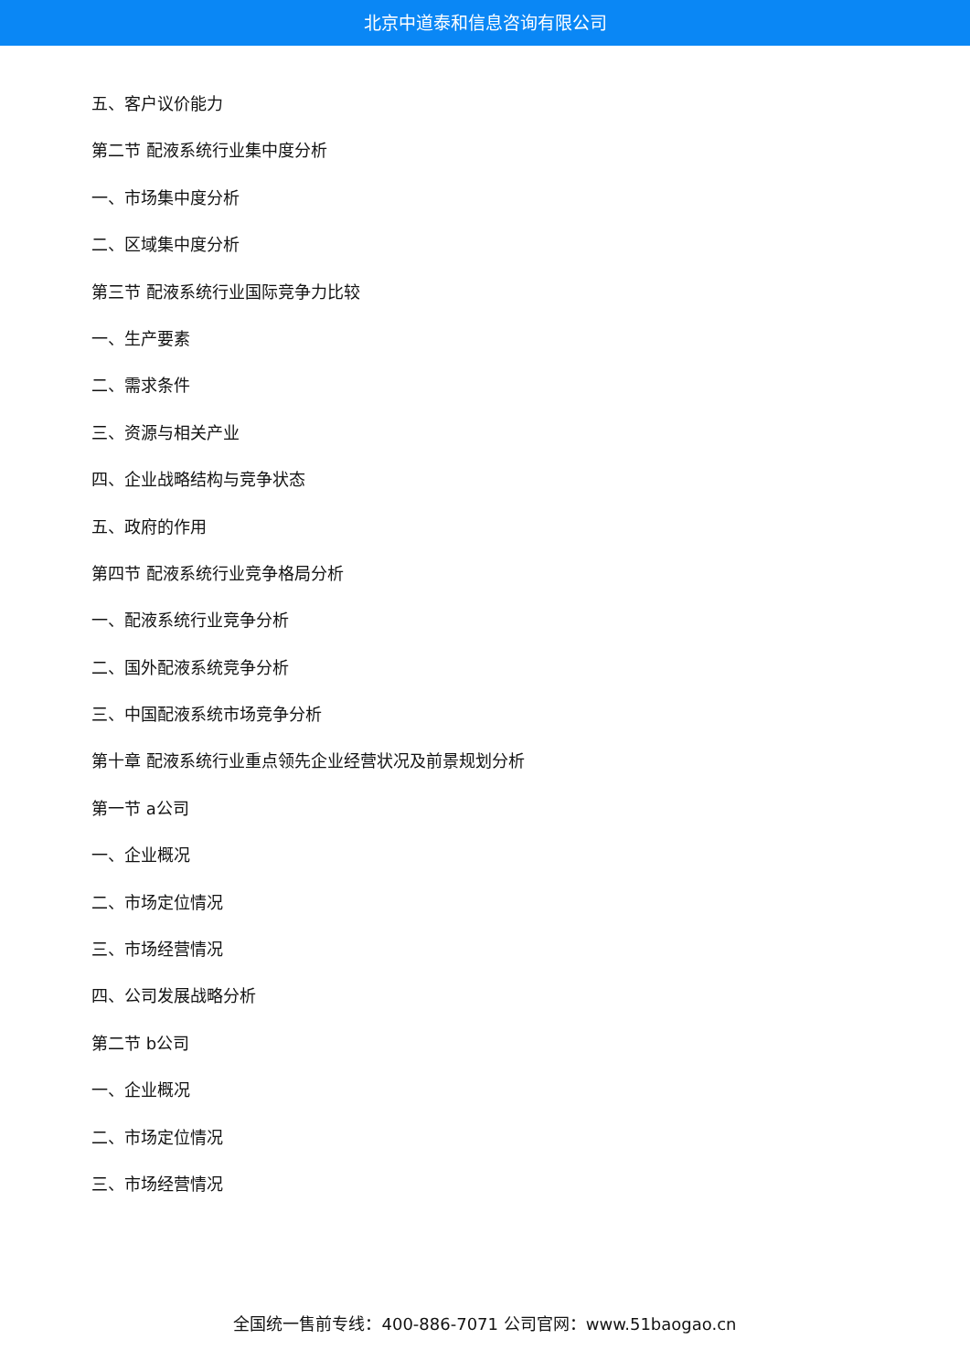北京中道泰和信息咨询有限公司
五、客户议价能力
第二节 配液系统行业集中度分析
一、市场集中度分析
二、区域集中度分析
第三节 配液系统行业国际竞争力比较
一、生产要素
二、需求条件
三、资源与相关产业
四、企业战略结构与竞争状态
五、政府的作用
第四节 配液系统行业竞争格局分析
一、配液系统行业竞争分析
二、国外配液系统竞争分析
三、中国配液系统市场竞争分析
第十章 配液系统行业重点领先企业经营状况及前景规划分析
第一节 a公司
一、企业概况
二、市场定位情况
三、市场经营情况
四、公司发展战略分析
第二节 b公司
一、企业概况
二、市场定位情况
三、市场经营情况
全国统一售前专线：400-886-7071 公司官网：www.51baogao.cn